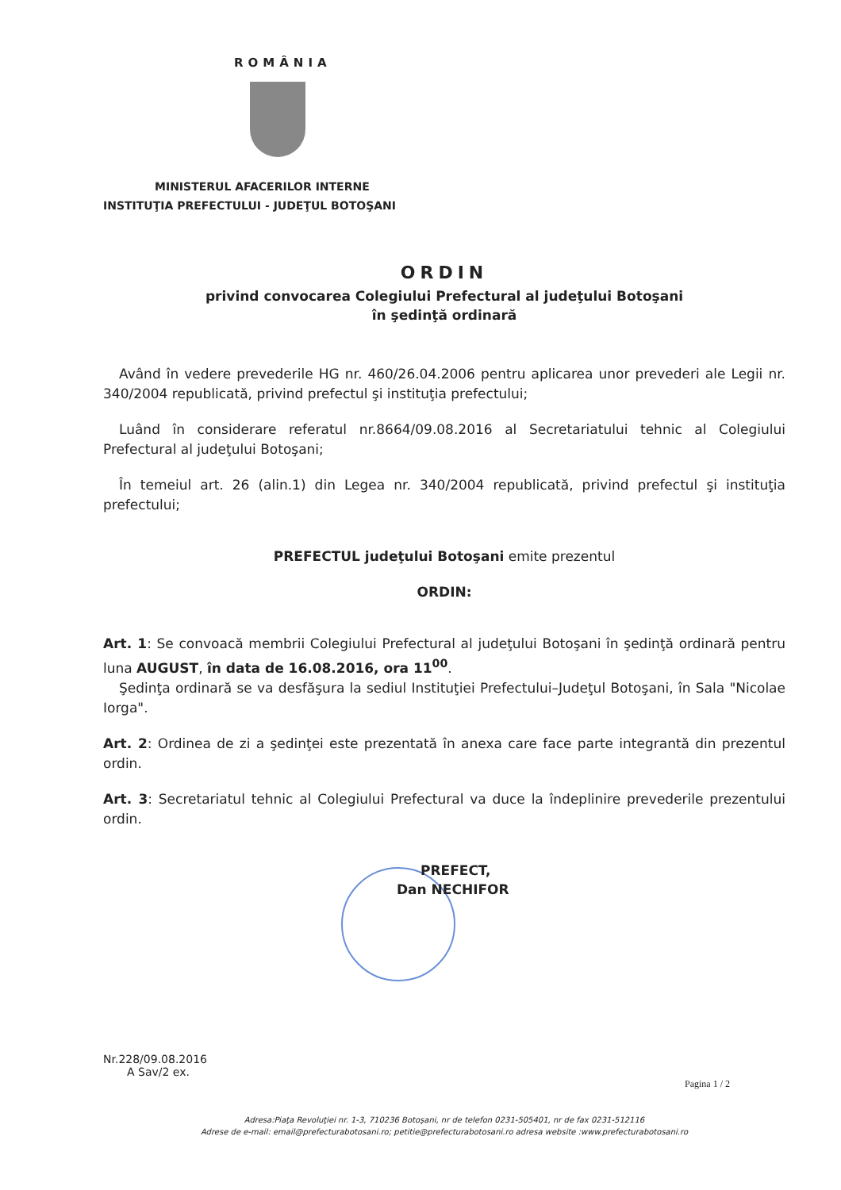ROMÂNIA
MINISTERUL AFACERILOR INTERNE
INSTITUŢIA PREFECTULUI - JUDEŢUL BOTOŞANI
ORDIN
privind convocarea Colegiului Prefectural al judeţului Botoşani
în şedinţă ordinară
Având în vedere prevederile HG nr. 460/26.04.2006 pentru aplicarea unor prevederi ale Legii nr. 340/2004 republicată, privind prefectul şi instituţia prefectului;
Luând în considerare referatul nr.8664/09.08.2016 al Secretariatului tehnic al Colegiului Prefectural al judeţului Botoşani;
În temeiul art. 26 (alin.1) din Legea nr. 340/2004 republicată, privind prefectul şi instituţia prefectului;
PREFECTUL judeţului Botoşani emite prezentul
ORDIN:
Art. 1: Se convoacă membrii Colegiului Prefectural al judeţului Botoşani în şedinţă ordinară pentru luna AUGUST, în data de 16.08.2016, ora 11<sup>00</sup>.
Şedinţa ordinară se va desfăşura la sediul Instituţiei Prefectului–Judeţul Botoşani, în Sala "Nicolae Iorga".
Art. 2: Ordinea de zi a şedinţei este prezentată în anexa care face parte integrantă din prezentul ordin.
Art. 3: Secretariatul tehnic al Colegiului Prefectural va duce la îndeplinire prevederile prezentului ordin.
PREFECT,
Dan NECHIFOR
Nr.228/09.08.2016
A Sav/2 ex.
Pagina 1 / 2
Adresa:Piaţa Revoluţiei nr. 1-3, 710236 Botoşani, nr de telefon 0231-505401, nr de fax 0231-512116
Adrese de e-mail: email@prefecturabotosani.ro; petitie@prefecturabotosani.ro adresa website :www.prefecturabotosani.ro